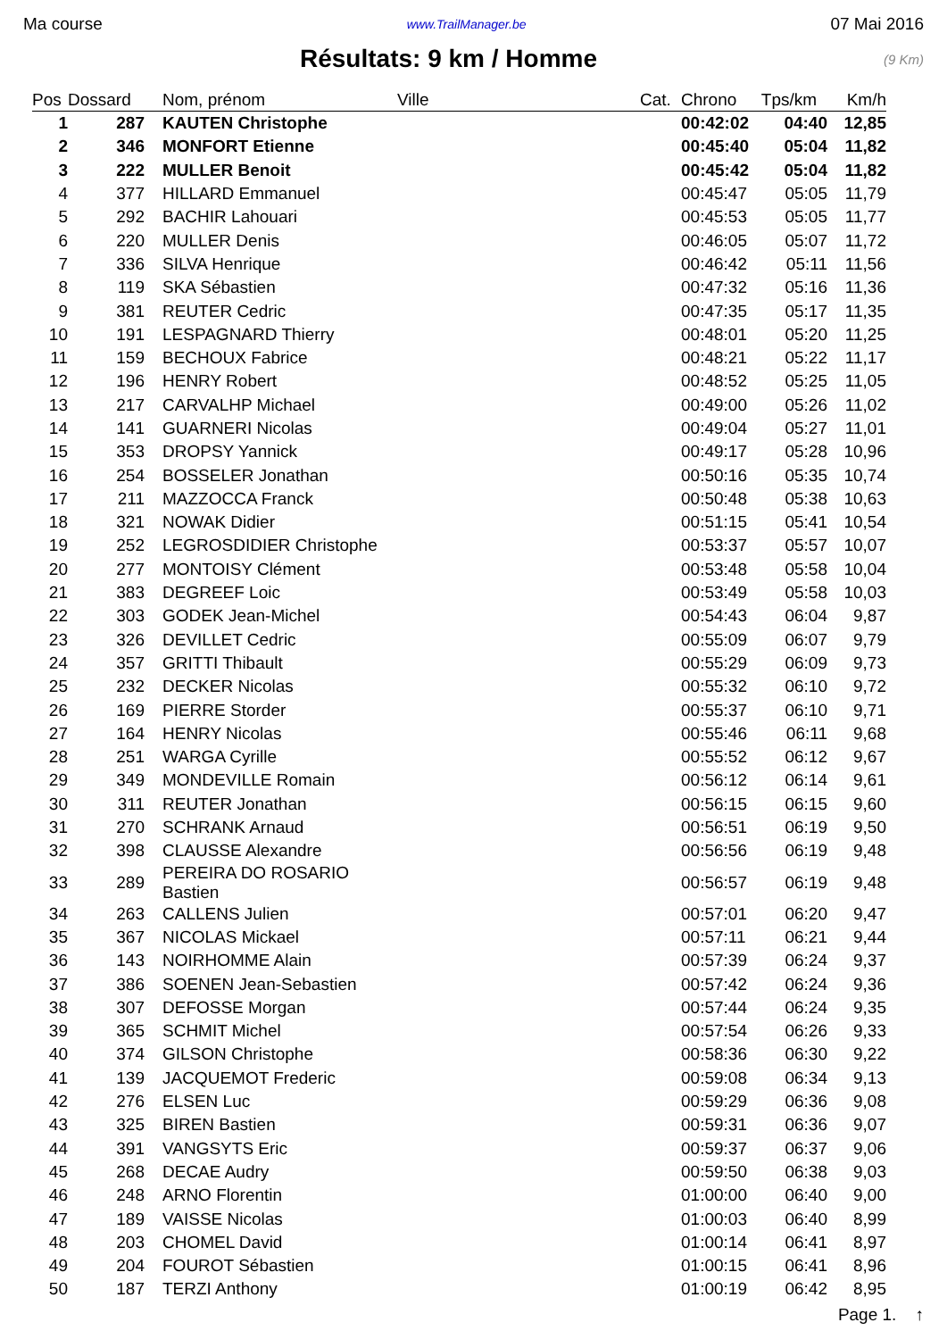Ma course www.TrailManager.be 07 Mai 2016
Résultats: 9 km / Homme
(9 Km)
| Pos | Dossard | Nom, prénom | Ville | Cat. | Chrono | Tps/km | Km/h |
| --- | --- | --- | --- | --- | --- | --- | --- |
| 1 | 287 | KAUTEN Christophe | | | 00:42:02 | 04:40 | 12,85 |
| 2 | 346 | MONFORT Etienne | | | 00:45:40 | 05:04 | 11,82 |
| 3 | 222 | MULLER Benoit | | | 00:45:42 | 05:04 | 11,82 |
| 4 | 377 | HILLARD Emmanuel | | | 00:45:47 | 05:05 | 11,79 |
| 5 | 292 | BACHIR Lahouari | | | 00:45:53 | 05:05 | 11,77 |
| 6 | 220 | MULLER Denis | | | 00:46:05 | 05:07 | 11,72 |
| 7 | 336 | SILVA Henrique | | | 00:46:42 | 05:11 | 11,56 |
| 8 | 119 | SKA Sébastien | | | 00:47:32 | 05:16 | 11,36 |
| 9 | 381 | REUTER Cedric | | | 00:47:35 | 05:17 | 11,35 |
| 10 | 191 | LESPAGNARD Thierry | | | 00:48:01 | 05:20 | 11,25 |
| 11 | 159 | BECHOUX Fabrice | | | 00:48:21 | 05:22 | 11,17 |
| 12 | 196 | HENRY Robert | | | 00:48:52 | 05:25 | 11,05 |
| 13 | 217 | CARVALHP Michael | | | 00:49:00 | 05:26 | 11,02 |
| 14 | 141 | GUARNERI Nicolas | | | 00:49:04 | 05:27 | 11,01 |
| 15 | 353 | DROPSY Yannick | | | 00:49:17 | 05:28 | 10,96 |
| 16 | 254 | BOSSELER Jonathan | | | 00:50:16 | 05:35 | 10,74 |
| 17 | 211 | MAZZOCCA Franck | | | 00:50:48 | 05:38 | 10,63 |
| 18 | 321 | NOWAK Didier | | | 00:51:15 | 05:41 | 10,54 |
| 19 | 252 | LEGROSDIDIER Christophe | | | 00:53:37 | 05:57 | 10,07 |
| 20 | 277 | MONTOISY Clément | | | 00:53:48 | 05:58 | 10,04 |
| 21 | 383 | DEGREEF Loic | | | 00:53:49 | 05:58 | 10,03 |
| 22 | 303 | GODEK Jean-Michel | | | 00:54:43 | 06:04 | 9,87 |
| 23 | 326 | DEVILLET Cedric | | | 00:55:09 | 06:07 | 9,79 |
| 24 | 357 | GRITTI Thibault | | | 00:55:29 | 06:09 | 9,73 |
| 25 | 232 | DECKER Nicolas | | | 00:55:32 | 06:10 | 9,72 |
| 26 | 169 | PIERRE Storder | | | 00:55:37 | 06:10 | 9,71 |
| 27 | 164 | HENRY Nicolas | | | 00:55:46 | 06:11 | 9,68 |
| 28 | 251 | WARGA Cyrille | | | 00:55:52 | 06:12 | 9,67 |
| 29 | 349 | MONDEVILLE Romain | | | 00:56:12 | 06:14 | 9,61 |
| 30 | 311 | REUTER Jonathan | | | 00:56:15 | 06:15 | 9,60 |
| 31 | 270 | SCHRANK Arnaud | | | 00:56:51 | 06:19 | 9,50 |
| 32 | 398 | CLAUSSE Alexandre | | | 00:56:56 | 06:19 | 9,48 |
| 33 | 289 | PEREIRA DO ROSARIO Bastien | | | 00:56:57 | 06:19 | 9,48 |
| 34 | 263 | CALLENS Julien | | | 00:57:01 | 06:20 | 9,47 |
| 35 | 367 | NICOLAS Mickael | | | 00:57:11 | 06:21 | 9,44 |
| 36 | 143 | NOIRHOMME Alain | | | 00:57:39 | 06:24 | 9,37 |
| 37 | 386 | SOENEN Jean-Sebastien | | | 00:57:42 | 06:24 | 9,36 |
| 38 | 307 | DEFOSSE Morgan | | | 00:57:44 | 06:24 | 9,35 |
| 39 | 365 | SCHMIT Michel | | | 00:57:54 | 06:26 | 9,33 |
| 40 | 374 | GILSON Christophe | | | 00:58:36 | 06:30 | 9,22 |
| 41 | 139 | JACQUEMOT Frederic | | | 00:59:08 | 06:34 | 9,13 |
| 42 | 276 | ELSEN Luc | | | 00:59:29 | 06:36 | 9,08 |
| 43 | 325 | BIREN Bastien | | | 00:59:31 | 06:36 | 9,07 |
| 44 | 391 | VANGSYTS Eric | | | 00:59:37 | 06:37 | 9,06 |
| 45 | 268 | DECAE Audry | | | 00:59:50 | 06:38 | 9,03 |
| 46 | 248 | ARNO Florentin | | | 01:00:00 | 06:40 | 9,00 |
| 47 | 189 | VAISSE Nicolas | | | 01:00:03 | 06:40 | 8,99 |
| 48 | 203 | CHOMEL David | | | 01:00:14 | 06:41 | 8,97 |
| 49 | 204 | FOUROT Sébastien | | | 01:00:15 | 06:41 | 8,96 |
| 50 | 187 | TERZI Anthony | | | 01:00:19 | 06:42 | 8,95 |
Page 1. ↑